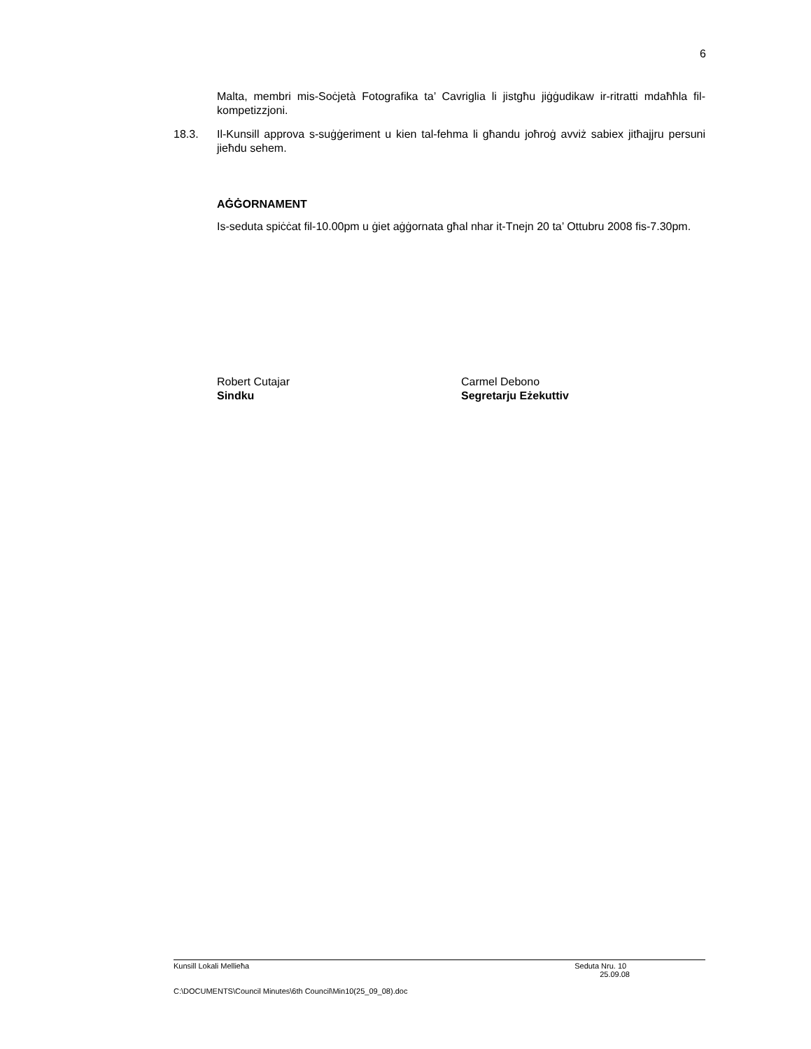6
Malta, membri mis-Soċjetà Fotografika ta’ Cavriglia li jistgħu jiġġudikaw ir-ritratti mdaħħla fil-kompetizzjoni.
18.3. Il-Kunsill approva s-suġġeriment u kien tal-fehma li għandu joħroġ avviż sabiex jitħajjru persuni jieħdu sehem.
AĠĠORNAMENT
Is-seduta spiċċat fil-10.00pm u ġiet aġġornata għal nhar it-Tnejn 20 ta’ Ottubru 2008 fis-7.30pm.
Robert Cutajar
Sindku
Carmel Debono
Segretarju Eżekuttiv
Kunsill Lokali Mellieħa Seduta Nru. 10
25.09.08
C:\DOCUMENTS\Council Minutes\6th Council\Min10(25_09_08).doc